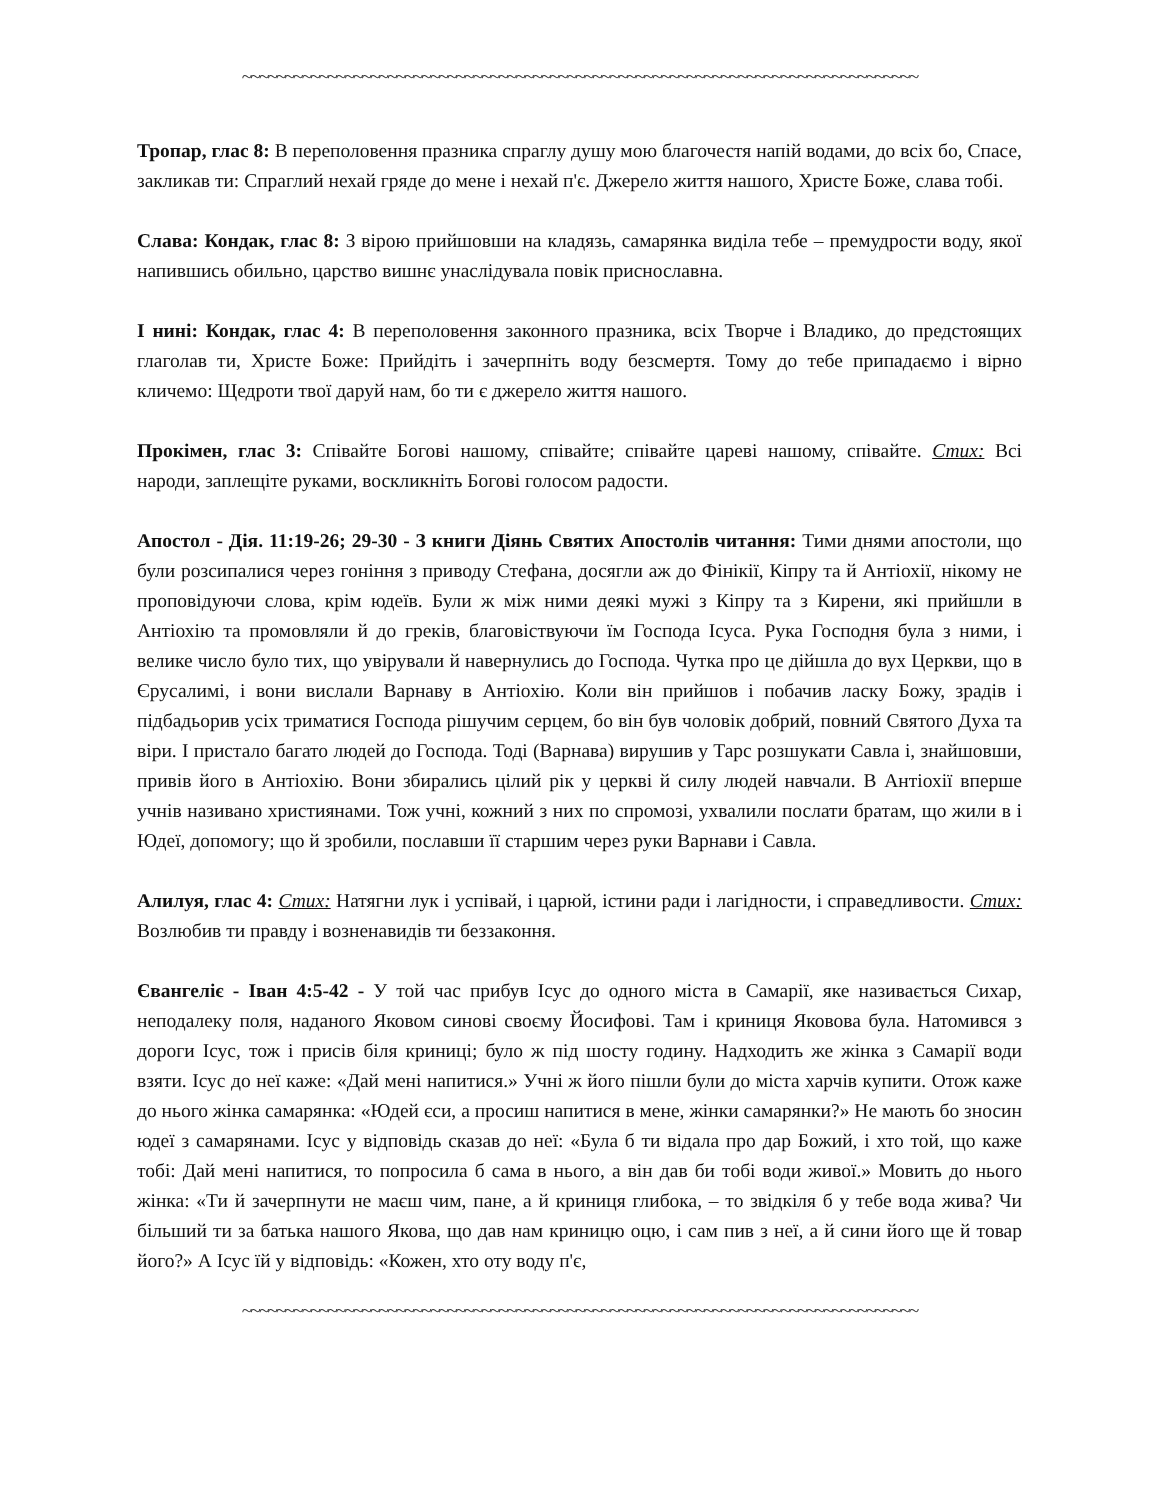~~~~~~~~~~~~~~~~~~~~~~~~~~~~~~~~~~~~~~~~~~~~~~~~~~~~~~~~~~~~~~~~~~~~~~~~~~~~~~~
Тропар, глас 8: В переполовення празника спраглу душу мою благочестя напій водами, до всіх бо, Спасе, закликав ти: Спраглий нехай гряде до мене і нехай п'є. Джерело життя нашого, Христе Боже, слава тобі.
Слава: Кондак, глас 8: З вірою прийшовши на кладязь, самарянка виділа тебе – премудрости воду, якої напившись обильно, царство вишнє унаслідувала повік приснославна.
І нині: Кондак, глас 4: В переполовення законного празника, всіх Творче і Владико, до предстоящих глаголав ти, Христе Боже: Прийдіть і зачерпніть воду безсмертя. Тому до тебе припадаємо і вірно кличемо: Щедроти твої даруй нам, бо ти є джерело життя нашого.
Прокімен, глас 3: Співайте Богові нашому, співайте; співайте цареві нашому, співайте. Стих: Всі народи, заплещіте руками, воскликніть Богові голосом радости.
Апостол - Дія. 11:19-26; 29-30 - З книги Діянь Святих Апостолів читання: Тими днями апостоли, що були розсипалися через гоніння з приводу Стефана, досягли аж до Фінікії, Кіпру та й Антіохії, нікому не проповідуючи слова, крім юдеїв. Були ж між ними деякі мужі з Кіпру та з Кирени, які прийшли в Антіохію та промовляли й до греків, благовіствуючи їм Господа Ісуса. Рука Господня була з ними, і велике число було тих, що увірували й навернулись до Господа. Чутка про це дійшла до вух Церкви, що в Єрусалимі, і вони вислали Варнаву в Антіохію. Коли він прийшов і побачив ласку Божу, зрадів і підбадьорив усіх триматися Господа рішучим серцем, бо він був чоловік добрий, повний Святого Духа та віри. І пристало багато людей до Господа. Тоді (Варнава) вирушив у Тарс розшукати Савла і, знайшовши, привів його в Антіохію. Вони збирались цілий рік у церкві й силу людей навчали. В Антіохії вперше учнів називано християнами. Тож учні, кожний з них по спромозі, ухвалили послати братам, що жили в і Юдеї, допомогу; що й зробили, пославши її старшим через руки Варнави і Савла.
Алилуя, глас 4: Стих: Натягни лук і успівай, і царюй, істини ради і лагідности, і справедливости. Стих: Возлюбив ти правду і возненавидів ти беззаконня.
Євангеліє - Іван 4:5-42 - У той час прибув Ісус до одного міста в Самарії, яке називається Сихар, неподалеку поля, наданого Яковом синові своєму Йосифові. Там і криниця Яковова була. Натомився з дороги Ісус, тож і присів біля криниці; було ж під шосту годину. Надходить же жінка з Самарії води взяти. Ісус до неї каже: «Дай мені напитися.» Учні ж його пішли були до міста харчів купити. Отож каже до нього жінка самарянка: «Юдей єси, а просиш напитися в мене, жінки самарянки?» Не мають бо зносин юдеї з самарянами. Ісус у відповідь сказав до неї: «Була б ти відала про дар Божий, і хто той, що каже тобі: Дай мені напитися, то попросила б сама в нього, а він дав би тобі води живої.» Мовить до нього жінка: «Ти й зачерпнути не маєш чим, пане, а й криниця глибока, – то звідкіля б у тебе вода жива? Чи більший ти за батька нашого Якова, що дав нам криницю оцю, і сам пив з неї, а й сини його ще й товар його?» А Ісус їй у відповідь: «Кожен, хто оту воду п'є,
~~~~~~~~~~~~~~~~~~~~~~~~~~~~~~~~~~~~~~~~~~~~~~~~~~~~~~~~~~~~~~~~~~~~~~~~~~~~~~~